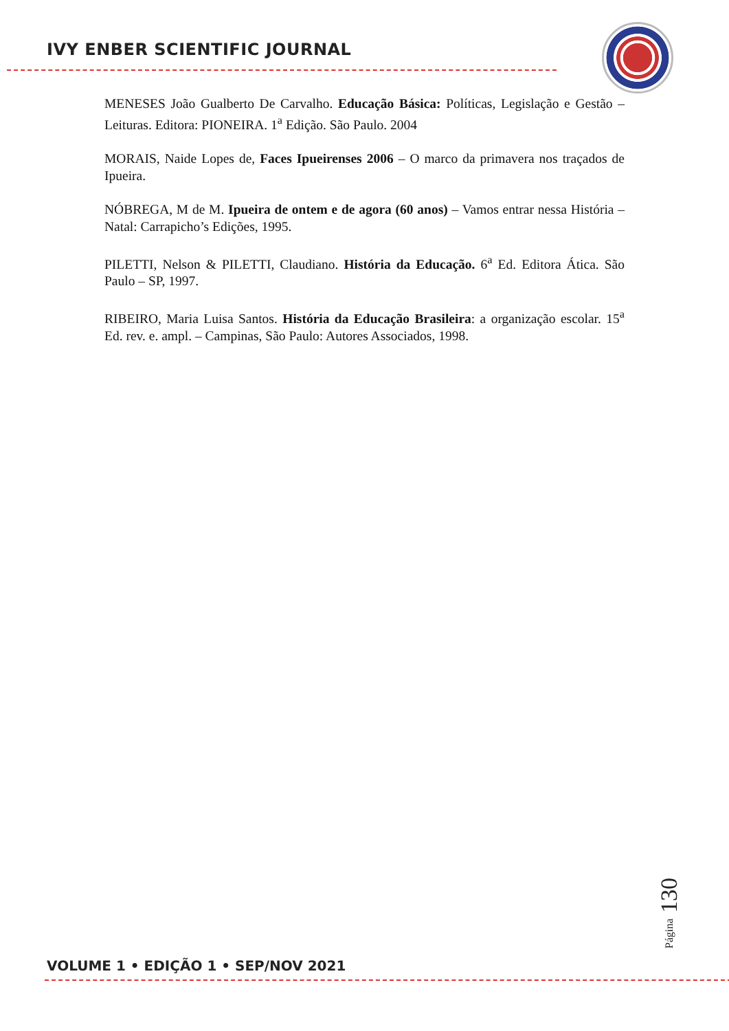IVY ENBER SCIENTIFIC JOURNAL
MENESES João Gualberto De Carvalho. Educação Básica: Políticas, Legislação e Gestão – Leituras. Editora: PIONEIRA. 1<sup>a</sup> Edição. São Paulo. 2004
MORAIS, Naide Lopes de, Faces Ipueirenses 2006 – O marco da primavera nos traçados de Ipueira.
NÓBREGA, M de M. Ipueira de ontem e de agora (60 anos) – Vamos entrar nessa História – Natal: Carrapicho’s Edições, 1995.
PILETTI, Nelson & PILETTI, Claudiano. História da Educação. 6<sup>a</sup> Ed. Editora Ática. São Paulo – SP, 1997.
RIBEIRO, Maria Luisa Santos. História da Educação Brasileira: a organização escolar. 15<sup>a</sup> Ed. rev. e. ampl. – Campinas, São Paulo: Autores Associados, 1998.
Página 130
VOLUME 1 • EDIÇÃO 1 • SEP/NOV 2021